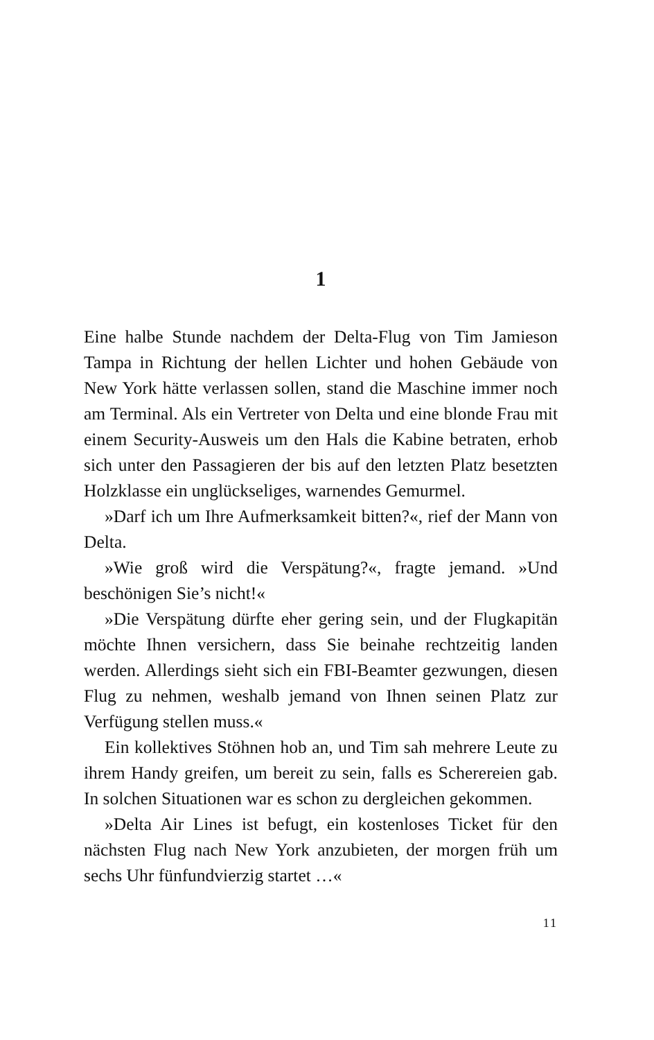1
Eine halbe Stunde nachdem der Delta-Flug von Tim Jamieson Tampa in Richtung der hellen Lichter und hohen Gebäude von New York hätte verlassen sollen, stand die Maschine immer noch am Terminal. Als ein Vertreter von Delta und eine blonde Frau mit einem Security-Ausweis um den Hals die Kabine betraten, erhob sich unter den Passagieren der bis auf den letzten Platz besetzten Holzklasse ein unglückseliges, warnendes Gemurmel.
»Darf ich um Ihre Aufmerksamkeit bitten?«, rief der Mann von Delta.
»Wie groß wird die Verspätung?«, fragte jemand. »Und beschönigen Sie’s nicht!«
»Die Verspätung dürfte eher gering sein, und der Flugkapitän möchte Ihnen versichern, dass Sie beinahe rechtzeitig landen werden. Allerdings sieht sich ein FBI-Beamter gezwungen, diesen Flug zu nehmen, weshalb jemand von Ihnen seinen Platz zur Verfügung stellen muss.«
Ein kollektives Stöhnen hob an, und Tim sah mehrere Leute zu ihrem Handy greifen, um bereit zu sein, falls es Scherereien gab. In solchen Situationen war es schon zu dergleichen gekommen.
»Delta Air Lines ist befugt, ein kostenloses Ticket für den nächsten Flug nach New York anzubieten, der morgen früh um sechs Uhr fünfundvierzig startet …«
11